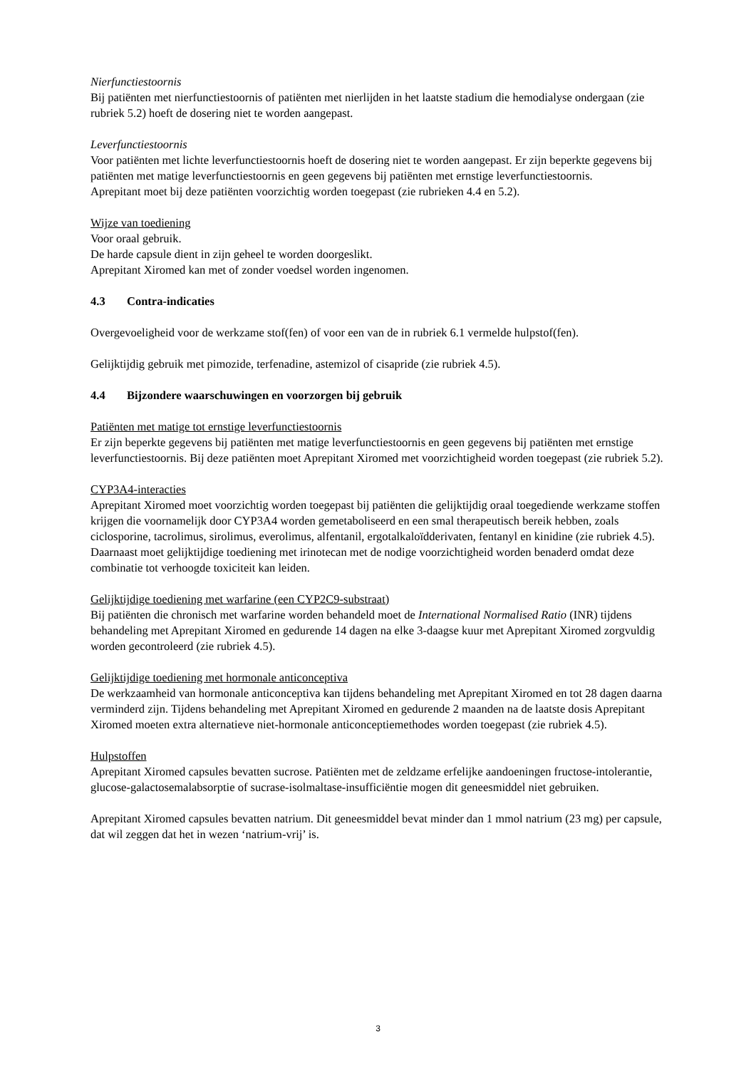Nierfunctiestoornis
Bij patiënten met nierfunctiestoornis of patiënten met nierlijden in het laatste stadium die hemodialyse ondergaan (zie rubriek 5.2) hoeft de dosering niet te worden aangepast.
Leverfunctiestoornis
Voor patiënten met lichte leverfunctiestoornis hoeft de dosering niet te worden aangepast. Er zijn beperkte gegevens bij patiënten met matige leverfunctiestoornis en geen gegevens bij patiënten met ernstige leverfunctiestoornis.
Aprepitant moet bij deze patiënten voorzichtig worden toegepast (zie rubrieken 4.4 en 5.2).
Wijze van toediening
Voor oraal gebruik.
De harde capsule dient in zijn geheel te worden doorgeslikt.
Aprepitant Xiromed kan met of zonder voedsel worden ingenomen.
4.3 Contra-indicaties
Overgevoeligheid voor de werkzame stof(fen) of voor een van de in rubriek 6.1 vermelde hulpstof(fen).
Gelijktijdig gebruik met pimozide, terfenadine, astemizol of cisapride (zie rubriek 4.5).
4.4 Bijzondere waarschuwingen en voorzorgen bij gebruik
Patiënten met matige tot ernstige leverfunctiestoornis
Er zijn beperkte gegevens bij patiënten met matige leverfunctiestoornis en geen gegevens bij patiënten met ernstige leverfunctiestoornis. Bij deze patiënten moet Aprepitant Xiromed met voorzichtigheid worden toegepast (zie rubriek 5.2).
CYP3A4-interacties
Aprepitant Xiromed moet voorzichtig worden toegepast bij patiënten die gelijktijdig oraal toegediende werkzame stoffen krijgen die voornamelijk door CYP3A4 worden gemetaboliseerd en een smal therapeutisch bereik hebben, zoals ciclosporine, tacrolimus, sirolimus, everolimus, alfentanil, ergotalkaloïdderivaten, fentanyl en kinidine (zie rubriek 4.5). Daarnaast moet gelijktijdige toediening met irinotecan met de nodige voorzichtigheid worden benaderd omdat deze combinatie tot verhoogde toxiciteit kan leiden.
Gelijktijdige toediening met warfarine (een CYP2C9-substraat)
Bij patiënten die chronisch met warfarine worden behandeld moet de International Normalised Ratio (INR) tijdens behandeling met Aprepitant Xiromed en gedurende 14 dagen na elke 3-daagse kuur met Aprepitant Xiromed zorgvuldig worden gecontroleerd (zie rubriek 4.5).
Gelijktijdige toediening met hormonale anticonceptiva
De werkzaamheid van hormonale anticonceptiva kan tijdens behandeling met Aprepitant Xiromed en tot 28 dagen daarna verminderd zijn. Tijdens behandeling met Aprepitant Xiromed en gedurende 2 maanden na de laatste dosis Aprepitant Xiromed moeten extra alternatieve niet-hormonale anticonceptiemethodes worden toegepast (zie rubriek 4.5).
Hulpstoffen
Aprepitant Xiromed capsules bevatten sucrose. Patiënten met de zeldzame erfelijke aandoeningen fructose-intolerantie, glucose-galactosemalabsorptie of sucrase-isolmaltase-insufficiëntie mogen dit geneesmiddel niet gebruiken.
Aprepitant Xiromed capsules bevatten natrium. Dit geneesmiddel bevat minder dan 1 mmol natrium (23 mg) per capsule, dat wil zeggen dat het in wezen ‘natrium-vrij’ is.
3